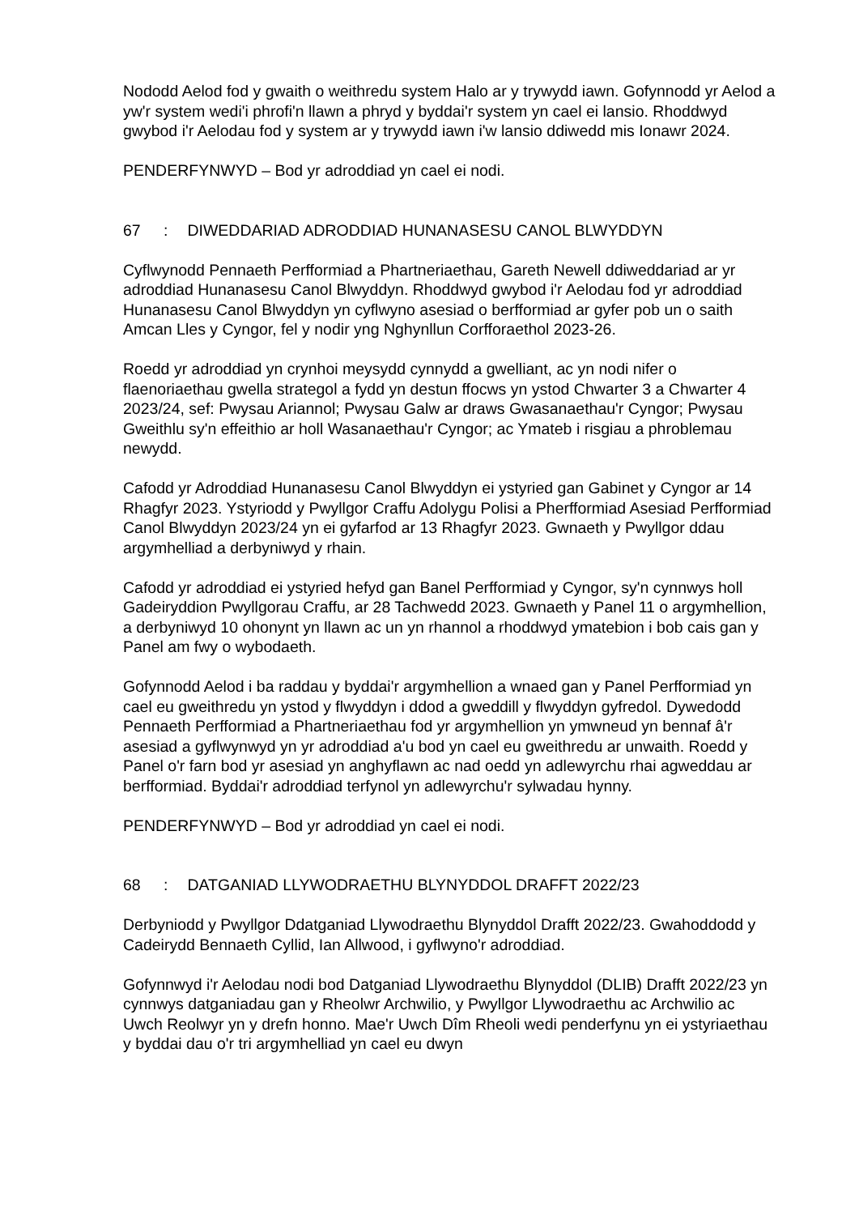Nododd Aelod fod y gwaith o weithredu system Halo ar y trywydd iawn. Gofynnodd yr Aelod a yw'r system wedi'i phrofi'n llawn a phryd y byddai'r system yn cael ei lansio. Rhoddwyd gwybod i'r Aelodau fod y system ar y trywydd iawn i'w lansio ddiwedd mis Ionawr 2024.
PENDERFYNWYD – Bod yr adroddiad yn cael ei nodi.
67: DIWEDDARIAD ADRODDIAD HUNANASESU CANOL BLWYDDYN
Cyflwynodd Pennaeth Perfformiad a Phartneriaethau, Gareth Newell ddiweddariad ar yr adroddiad Hunanasesu Canol Blwyddyn. Rhoddwyd gwybod i'r Aelodau fod yr adroddiad Hunanasesu Canol Blwyddyn yn cyflwyno asesiad o berfformiad ar gyfer pob un o saith Amcan Lles y Cyngor, fel y nodir yng Nghynllun Corfforaethol 2023-26.
Roedd yr adroddiad yn crynhoi meysydd cynnydd a gwelliant, ac yn nodi nifer o flaenoriaethau gwella strategol a fydd yn destun ffocws yn ystod Chwarter 3 a Chwarter 4 2023/24, sef: Pwysau Ariannol; Pwysau Galw ar draws Gwasanaethau'r Cyngor; Pwysau Gweithlu sy'n effeithio ar holl Wasanaethau'r Cyngor; ac Ymateb i risgiau a phroblemau newydd.
Cafodd yr Adroddiad Hunanasesu Canol Blwyddyn ei ystyried gan Gabinet y Cyngor ar 14 Rhagfyr 2023. Ystyriodd y Pwyllgor Craffu Adolygu Polisi a Pherfformiad Asesiad Perfformiad Canol Blwyddyn 2023/24 yn ei gyfarfod ar 13 Rhagfyr 2023. Gwnaeth y Pwyllgor ddau argymhelliad a derbyniwyd y rhain.
Cafodd yr adroddiad ei ystyried hefyd gan Banel Perfformiad y Cyngor, sy'n cynnwys holl Gadeiryddion Pwyllgorau Craffu, ar 28 Tachwedd 2023. Gwnaeth y Panel 11 o argymhellion, a derbyniwyd 10 ohonynt yn llawn ac un yn rhannol a rhoddwyd ymatebion i bob cais gan y Panel am fwy o wybodaeth.
Gofynnodd Aelod i ba raddau y byddai'r argymhellion a wnaed gan y Panel Perfformiad yn cael eu gweithredu yn ystod y flwyddyn i ddod a gweddill y flwyddyn gyfredol. Dywedodd Pennaeth Perfformiad a Phartneriaethau fod yr argymhellion yn ymwneud yn bennaf â'r asesiad a gyflwynwyd yn yr adroddiad a'u bod yn cael eu gweithredu ar unwaith. Roedd y Panel o'r farn bod yr asesiad yn anghyflawn ac nad oedd yn adlewyrchu rhai agweddau ar berfformiad. Byddai'r adroddiad terfynol yn adlewyrchu'r sylwadau hynny.
PENDERFYNWYD – Bod yr adroddiad yn cael ei nodi.
68: DATGANIAD LLYWODRAETHU BLYNYDDOL DRAFFT 2022/23
Derbyniodd y Pwyllgor Ddatganiad Llywodraethu Blynyddol Drafft 2022/23. Gwahoddodd y Cadeirydd Bennaeth Cyllid, Ian Allwood, i gyflwyno'r adroddiad.
Gofynnwyd i'r Aelodau nodi bod Datganiad Llywodraethu Blynyddol (DLIB) Drafft 2022/23 yn cynnwys datganiadau gan y Rheolwr Archwilio, y Pwyllgor Llywodraethu ac Archwilio ac Uwch Reolwyr yn y drefn honno. Mae'r Uwch Dîm Rheoli wedi penderfynu yn ei ystyriaethau y byddai dau o'r tri argymhelliad yn cael eu dwyn